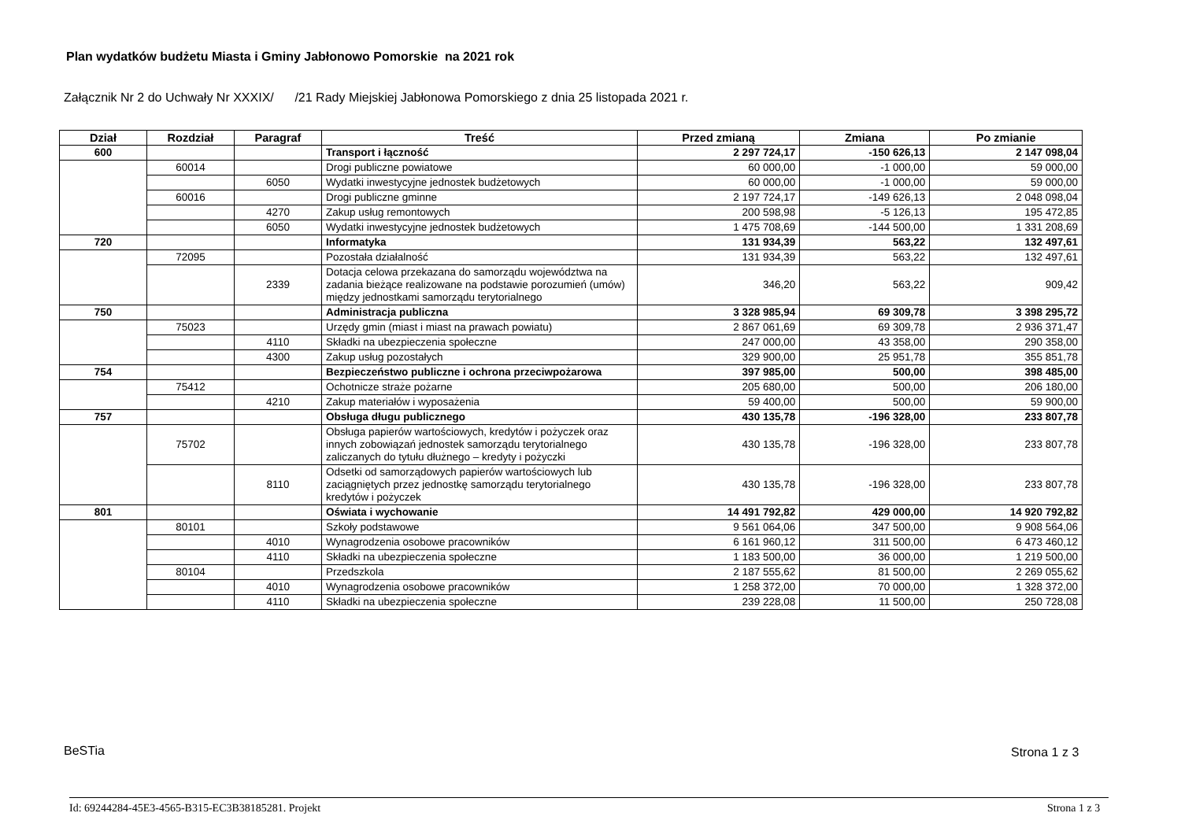Plan wydatków budżetu Miasta i Gminy Jabłonowo Pomorskie na 2021 rok
Załącznik Nr 2 do Uchwały Nr XXXIX/ /21 Rady Miejskiej Jabłonowa Pomorskiego z dnia 25 listopada 2021 r.
| Dział | Rozdział | Paragraf | Treść | Przed zmianą | Zmiana | Po zmianie |
| --- | --- | --- | --- | --- | --- | --- |
| 600 | | | Transport i łączność | 2 297 724,17 | -150 626,13 | 2 147 098,04 |
| | 60014 | | Drogi publiczne powiatowe | 60 000,00 | -1 000,00 | 59 000,00 |
| | | 6050 | Wydatki inwestycyjne jednostek budżetowych | 60 000,00 | -1 000,00 | 59 000,00 |
| | 60016 | | Drogi publiczne gminne | 2 197 724,17 | -149 626,13 | 2 048 098,04 |
| | | 4270 | Zakup usług remontowych | 200 598,98 | -5 126,13 | 195 472,85 |
| | | 6050 | Wydatki inwestycyjne jednostek budżetowych | 1 475 708,69 | -144 500,00 | 1 331 208,69 |
| 720 | | | Informatyka | 131 934,39 | 563,22 | 132 497,61 |
| | 72095 | | Pozostała działalność | 131 934,39 | 563,22 | 132 497,61 |
| | | 2339 | Dotacja celowa przekazana do samorządu województwa na zadania bieżące realizowane na podstawie porozumień (umów) między jednostkami samorządu terytorialnego | 346,20 | 563,22 | 909,42 |
| 750 | | | Administracja publiczna | 3 328 985,94 | 69 309,78 | 3 398 295,72 |
| | 75023 | | Urzędy gmin (miast i miast na prawach powiatu) | 2 867 061,69 | 69 309,78 | 2 936 371,47 |
| | | 4110 | Składki na ubezpieczenia społeczne | 247 000,00 | 43 358,00 | 290 358,00 |
| | | 4300 | Zakup usług pozostałych | 329 900,00 | 25 951,78 | 355 851,78 |
| 754 | | | Bezpieczeństwo publiczne i ochrona przeciwpożarowa | 397 985,00 | 500,00 | 398 485,00 |
| | 75412 | | Ochotnicze straże pożarne | 205 680,00 | 500,00 | 206 180,00 |
| | | 4210 | Zakup materiałów i wyposażenia | 59 400,00 | 500,00 | 59 900,00 |
| 757 | | | Obsługa długu publicznego | 430 135,78 | -196 328,00 | 233 807,78 |
| | 75702 | | Obsługa papierów wartościowych, kredytów i pożyczek oraz innych zobowiązań jednostek samorządu terytorialnego zaliczanych do tytułu dłużnego – kredyty i pożyczki | 430 135,78 | -196 328,00 | 233 807,78 |
| | | 8110 | Odsetki od samorządowych papierów wartościowych lub zaciągniętych przez jednostkę samorządu terytorialnego kredytów i pożyczek | 430 135,78 | -196 328,00 | 233 807,78 |
| 801 | | | Oświata i wychowanie | 14 491 792,82 | 429 000,00 | 14 920 792,82 |
| | 80101 | | Szkoły podstawowe | 9 561 064,06 | 347 500,00 | 9 908 564,06 |
| | | 4010 | Wynagrodzenia osobowe pracowników | 6 161 960,12 | 311 500,00 | 6 473 460,12 |
| | | 4110 | Składki na ubezpieczenia społeczne | 1 183 500,00 | 36 000,00 | 1 219 500,00 |
| | 80104 | | Przedszkola | 2 187 555,62 | 81 500,00 | 2 269 055,62 |
| | | 4010 | Wynagrodzenia osobowe pracowników | 1 258 372,00 | 70 000,00 | 1 328 372,00 |
| | | 4110 | Składki na ubezpieczenia społeczne | 239 228,08 | 11 500,00 | 250 728,08 |
BeSTia Strona 1 z 3
Id: 69244284-45E3-4565-B315-EC3B38185281. Projekt
Strona 1 z 3